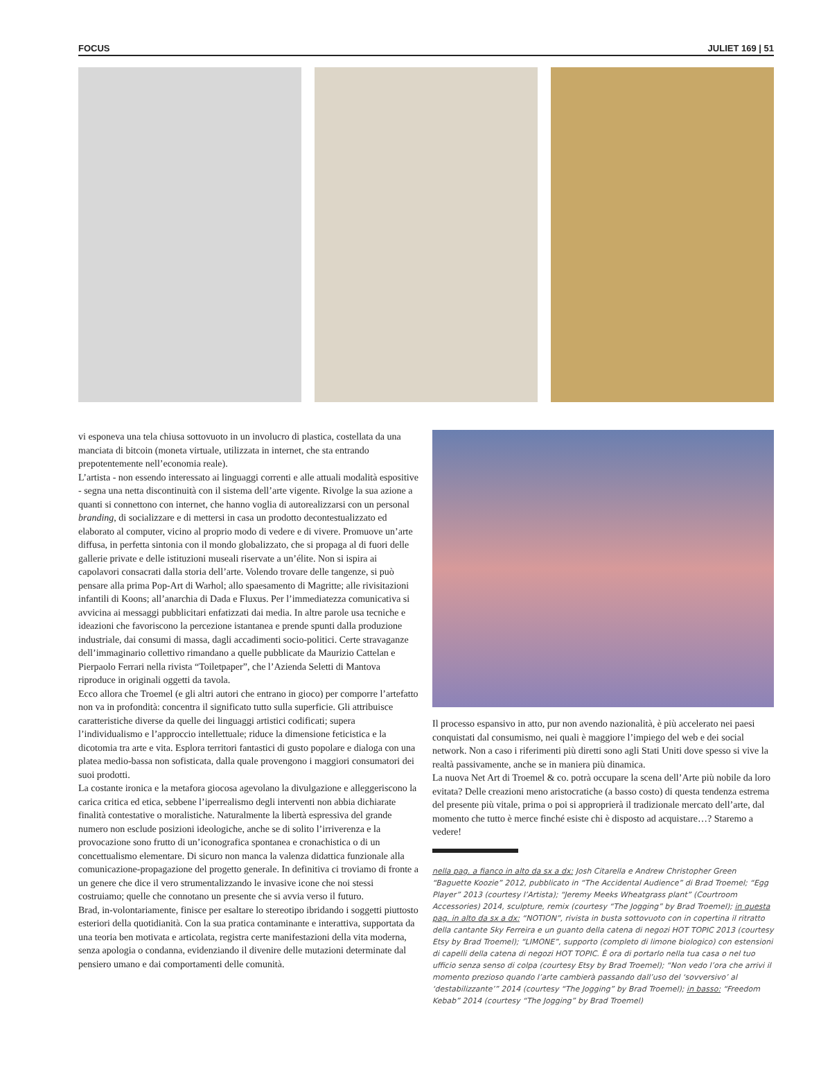FOCUS JULIET 169 | 51
vi esponeva una tela chiusa sottovuoto in un involucro di plastica, costellata da una manciata di bitcoin (moneta virtuale, utilizzata in internet, che sta entrando prepotentemente nell’economia reale).
L’artista - non essendo interessato ai linguaggi correnti e alle attuali modalità espositive - segna una netta discontinuità con il sistema dell’arte vigente. Rivolge la sua azione a quanti si connettono con internet, che hanno voglia di autorealizzarsi con un personal branding, di socializzare e di mettersi in casa un prodotto decontestualizzato ed elaborato al computer, vicino al proprio modo di vedere e di vivere. Promuove un’arte diffusa, in perfetta sintonia con il mondo globalizzato, che si propaga al di fuori delle gallerie private e delle istituzioni museali riservate a un’élite. Non si ispira ai capolavori consacrati dalla storia dell’arte. Volendo trovare delle tangenze, si può pensare alla prima Pop-Art di Warhol; allo spaesamento di Magritte; alle rivisitazioni infantili di Koons; all’anarchia di Dada e Fluxus. Per l’immediatezza comunicativa si avvicina ai messaggi pubblicitari enfatizzati dai media. In altre parole usa tecniche e ideazioni che favoriscono la percezione istantanea e prende spunti dalla produzione industriale, dai consumi di massa, dagli accadimenti socio-politici. Certe stravaganze dell’immaginario collettivo rimandano a quelle pubblicate da Maurizio Cattelan e Pierpaolo Ferrari nella rivista “Toiletpaper”, che l’Azienda Seletti di Mantova riproduce in originali oggetti da tavola.
Ecco allora che Troemel (e gli altri autori che entrano in gioco) per comporre l’artefatto non va in profondità: concentra il significato tutto sulla superficie. Gli attribuisce caratteristiche diverse da quelle dei linguaggi artistici codificati; supera l’individualismo e l’approccio intellettuale; riduce la dimensione feticistica e la dicotomia tra arte e vita. Esplora territori fantastici di gusto popolare e dialoga con una platea medio-bassa non sofisticata, dalla quale provengono i maggiori consumatori dei suoi prodotti.
La costante ironica e la metafora giocosa agevolano la divulgazione e alleggeriscono la carica critica ed etica, sebbene l’iperrealismo degli interventi non abbia dichiarate finalità contestative o moralistiche. Naturalmente la libertà espressiva del grande numero non esclude posizioni ideologiche, anche se di solito l’irriverenza e la provocazione sono frutto di un’iconografica spontanea e cronachistica o di un concettualismo elementare. Di sicuro non manca la valenza didattica funzionale alla comunicazione-propagazione del progetto generale. In definitiva ci troviamo di fronte a un genere che dice il vero strumentalizzando le invasive icone che noi stessi costruiamo; quelle che connotano un presente che si avvia verso il futuro.
Brad, in-volontariamente, finisce per esaltare lo stereotipo ibridando i soggetti piuttosto esteriori della quotidianità. Con la sua pratica contaminante e interattiva, supportata da una teoria ben motivata e articolata, registra certe manifestazioni della vita moderna, senza apologia o condanna, evidenziando il divenire delle mutazioni determinate dal pensiero umano e dai comportamenti delle comunità.
Il processo espansivo in atto, pur non avendo nazionalità, è più accelerato nei paesi conquistati dal consumismo, nei quali è maggiore l’impiego del web e dei social network. Non a caso i riferimenti più diretti sono agli Stati Uniti dove spesso si vive la realtà passivamente, anche se in maniera più dinamica.
La nuova Net Art di Troemel & co. potrà occupare la scena dell’Arte più nobile da loro evitata? Delle creazioni meno aristocratiche (a basso costo) di questa tendenza estrema del presente più vitale, prima o poi si approprierà il tradizionale mercato dell’arte, dal momento che tutto è merce finché esiste chi è disposto ad acquistare…? Staremo a vedere!
nella pag. a fianco in alto da sx a dx: Josh Citarella e Andrew Christopher Green “Baguette Koozie” 2012, pubblicato in “The Accidental Audience” di Brad Troemel; “Egg Player” 2013 (courtesy l’Artista); “Jeremy Meeks Wheatgrass plant” (Courtroom Accessories) 2014, sculpture, remix (courtesy “The Jogging” by Brad Troemel); in questa pag. in alto da sx a dx: “NOTION”, rivista in busta sottovuoto con in copertina il ritratto della cantante Sky Ferreira e un guanto della catena di negozi HOT TOPIC 2013 (courtesy Etsy by Brad Troemel); “LIMONE”, supporto (completo di limone biologico) con estensioni di capelli della catena di negozi HOT TOPIC. È ora di portarlo nella tua casa o nel tuo ufficio senza senso di colpa (courtesy Etsy by Brad Troemel); “Non vedo l’ora che arrivi il momento prezioso quando l’arte cambierà passando dall’uso del ‘sovversivo’ al ‘destabilizzante’” 2014 (courtesy “The Jogging” by Brad Troemel); in basso: “Freedom Kebab” 2014 (courtesy “The Jogging” by Brad Troemel)